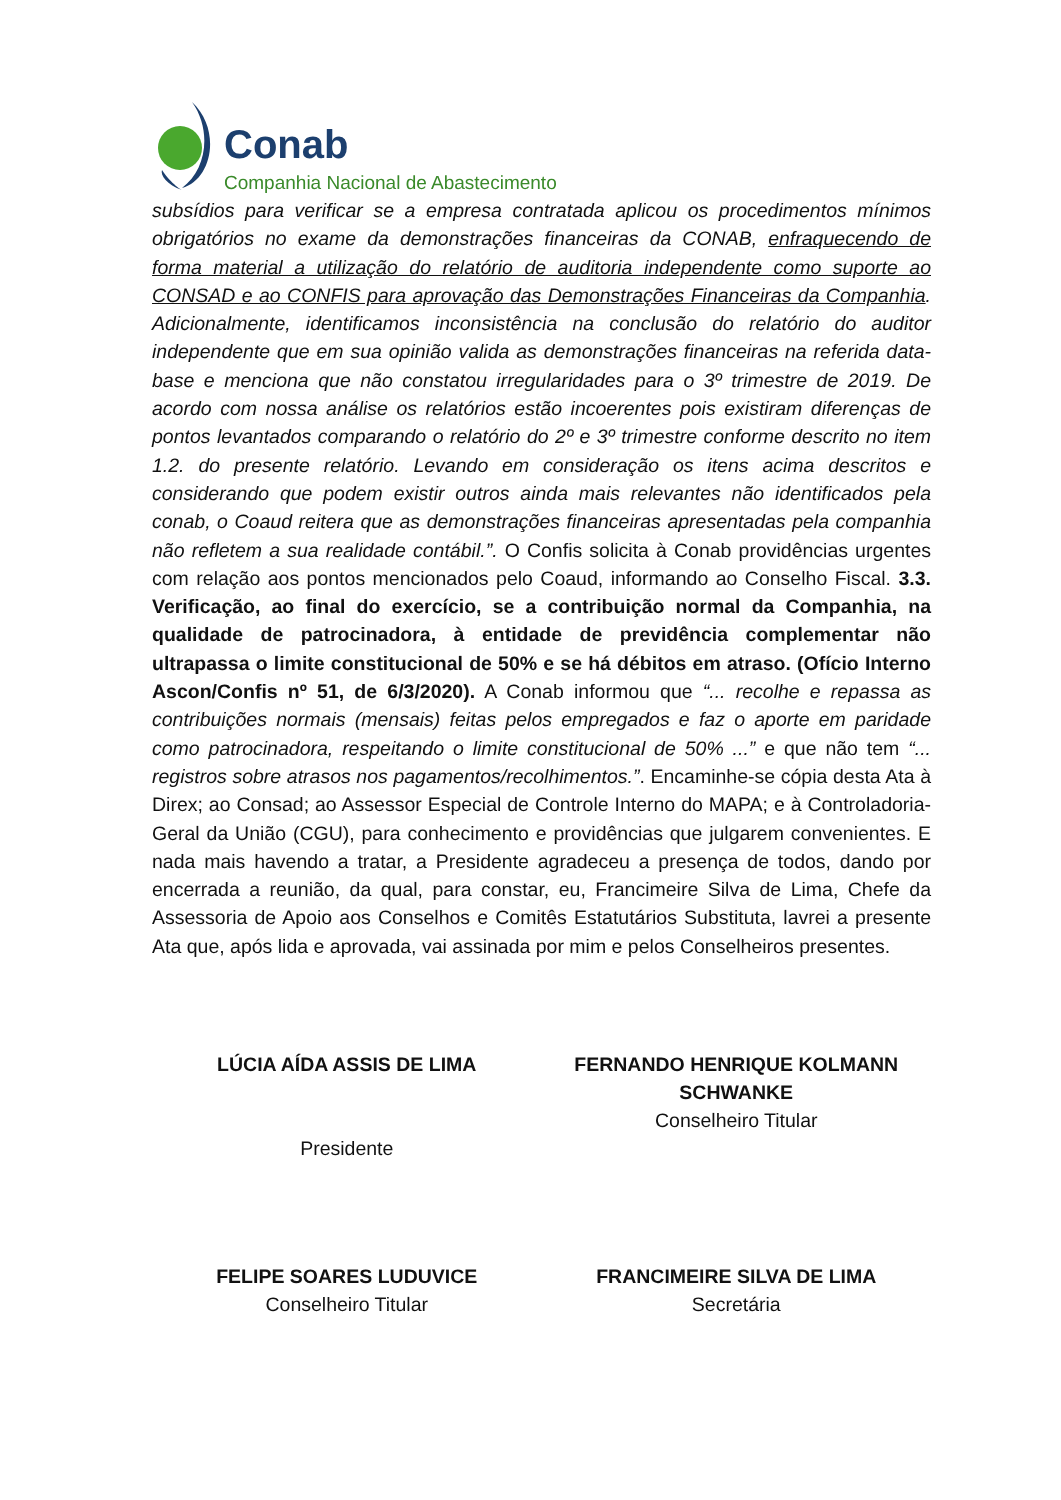Conab
Companhia Nacional de Abastecimento
subsídios para verificar se a empresa contratada aplicou os procedimentos mínimos obrigatórios no exame da demonstrações financeiras da CONAB, enfraquecendo de forma material a utilização do relatório de auditoria independente como suporte ao CONSAD e ao CONFIS para aprovação das Demonstrações Financeiras da Companhia. Adicionalmente, identificamos inconsistência na conclusão do relatório do auditor independente que em sua opinião valida as demonstrações financeiras na referida data-base e menciona que não constatou irregularidades para o 3º trimestre de 2019. De acordo com nossa análise os relatórios estão incoerentes pois existiram diferenças de pontos levantados comparando o relatório do 2º e 3º trimestre conforme descrito no item 1.2. do presente relatório. Levando em consideração os itens acima descritos e considerando que podem existir outros ainda mais relevantes não identificados pela conab, o Coaud reitera que as demonstrações financeiras apresentadas pela companhia não refletem a sua realidade contábil.”. O Confis solicita à Conab providências urgentes com relação aos pontos mencionados pelo Coaud, informando ao Conselho Fiscal. 3.3. Verificação, ao final do exercício, se a contribuição normal da Companhia, na qualidade de patrocinadora, à entidade de previdência complementar não ultrapassa o limite constitucional de 50% e se há débitos em atraso. (Ofício Interno Ascon/Confis nº 51, de 6/3/2020). A Conab informou que “... recolhe e repassa as contribuições normais (mensais) feitas pelos empregados e faz o aporte em paridade como patrocinadora, respeitando o limite constitucional de 50% ...” e que não tem “... registros sobre atrasos nos pagamentos/recolhimentos.”. Encaminhe-se cópia desta Ata à Direx; ao Consad; ao Assessor Especial de Controle Interno do MAPA; e à Controladoria-Geral da União (CGU), para conhecimento e providências que julgarem convenientes. E nada mais havendo a tratar, a Presidente agradeceu a presença de todos, dando por encerrada a reunião, da qual, para constar, eu, Francimeire Silva de Lima, Chefe da Assessoria de Apoio aos Conselhos e Comitês Estatutários Substituta, lavrei a presente Ata que, após lida e aprovada, vai assinada por mim e pelos Conselheiros presentes.
LÚCIA AÍDA ASSIS DE LIMA
Presidente
FERNANDO HENRIQUE KOLMANN SCHWANKE
Conselheiro Titular
FELIPE SOARES LUDUVICE
Conselheiro Titular
FRANCIMEIRE SILVA DE LIMA
Secretária